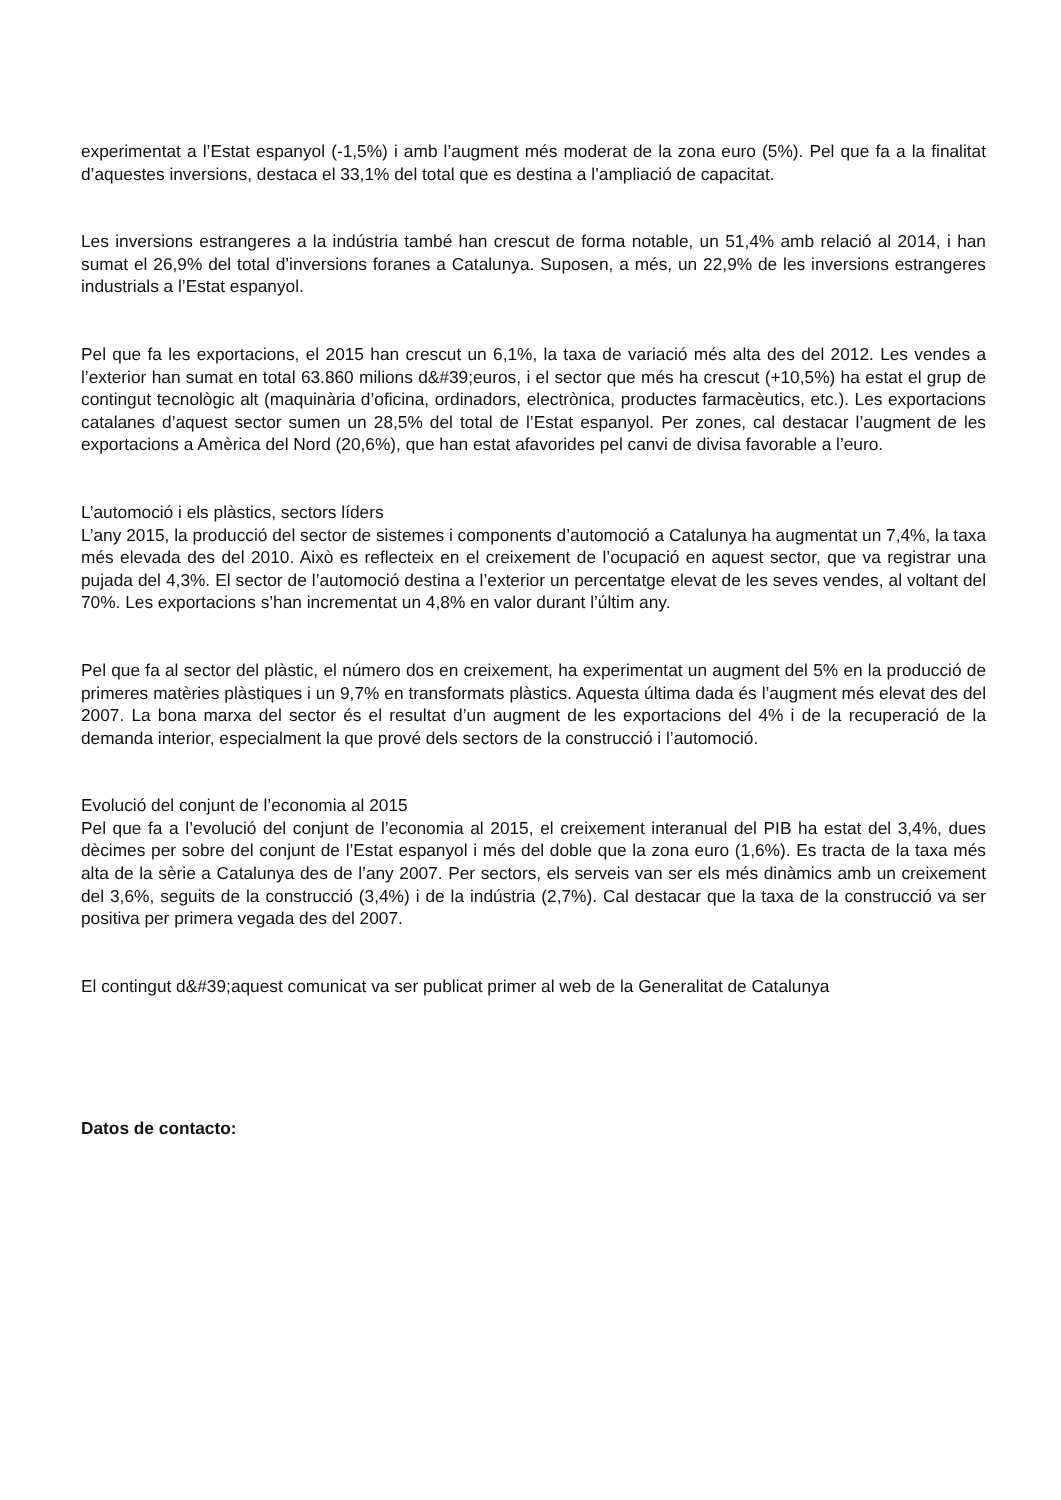experimentat a l’Estat espanyol (-1,5%) i amb l’augment més moderat de la zona euro (5%). Pel que fa a la finalitat d’aquestes inversions, destaca el 33,1% del total que es destina a l’ampliació de capacitat.
Les inversions estrangeres a la indústria també han crescut de forma notable, un 51,4% amb relació al 2014, i han sumat el 26,9% del total d’inversions foranes a Catalunya. Suposen, a més, un 22,9% de les inversions estrangeres industrials a l’Estat espanyol.
Pel que fa les exportacions, el 2015 han crescut un 6,1%, la taxa de variació més alta des del 2012. Les vendes a l’exterior han sumat en total 63.860 milions d&#39;euros, i el sector que més ha crescut (+10,5%) ha estat el grup de contingut tecnològic alt (maquinària d’oficina, ordinadors, electrònica, productes farmacèutics, etc.). Les exportacions catalanes d’aquest sector sumen un 28,5% del total de l’Estat espanyol. Per zones, cal destacar l’augment de les exportacions a Amèrica del Nord (20,6%), que han estat afavorides pel canvi de divisa favorable a l’euro.
L’automoció i els plàstics, sectors líders
L’any 2015, la producció del sector de sistemes i components d’automoció a Catalunya ha augmentat un 7,4%, la taxa més elevada des del 2010. Això es reflecteix en el creixement de l’ocupació en aquest sector, que va registrar una pujada del 4,3%. El sector de l’automoció destina a l’exterior un percentatge elevat de les seves vendes, al voltant del 70%. Les exportacions s’han incrementat un 4,8% en valor durant l’últim any.
Pel que fa al sector del plàstic, el número dos en creixement, ha experimentat un augment del 5% en la producció de primeres matèries plàstiques i un 9,7% en transformats plàstics. Aquesta última dada és l’augment més elevat des del 2007. La bona marxa del sector és el resultat d’un augment de les exportacions del 4% i de la recuperació de la demanda interior, especialment la que prové dels sectors de la construcció i l’automoció.
Evolució del conjunt de l’economia al 2015
Pel que fa a l’evolució del conjunt de l’economia al 2015, el creixement interanual del PIB ha estat del 3,4%, dues dècimes per sobre del conjunt de l’Estat espanyol i més del doble que la zona euro (1,6%). Es tracta de la taxa més alta de la sèrie a Catalunya des de l’any 2007. Per sectors, els serveis van ser els més dinàmics amb un creixement del 3,6%, seguits de la construcció (3,4%) i de la indústria (2,7%). Cal destacar que la taxa de la construcció va ser positiva per primera vegada des del 2007.
El contingut d&#39;aquest comunicat va ser publicat primer al web de la Generalitat de Catalunya
Datos de contacto: